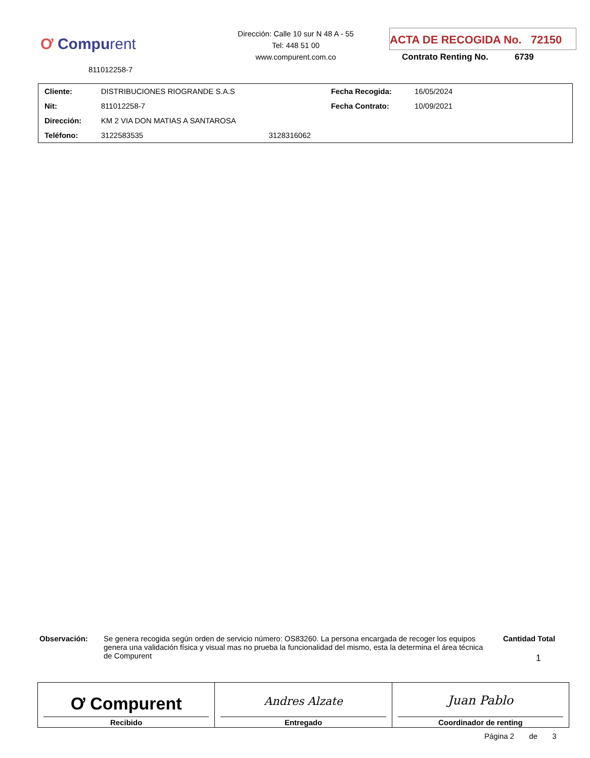Ơ Compurent
811012258-7
Dirección: Calle 10 sur N 48 A - 55
Tel: 448 51 00
www.compurent.com.co
ACTA DE RECOGIDA No. 72150
Contrato Renting No. 6739
| Cliente: | DISTRIBUCIONES RIOGRANDE S.A.S | | Fecha Recogida: | 16/05/2024 |
| Nit: | 811012258-7 | | Fecha Contrato: | 10/09/2021 |
| Dirección: | KM 2 VIA DON MATIAS A SANTAROSA | | | |
| Teléfono: | 3122583535 | 3128316062 | | |
Observación: Se genera recogida según orden de servicio número: OS83260. La persona encargada de recoger los equipos genera una validación física y visual mas no prueba la funcionalidad del mismo, esta la determina el área técnica de Compurent
Cantidad Total
1
| Ơ Compurent Recibido | Andres Alzate Entregado | Juan Pablo Coordinador de renting |
Página 2 de 3